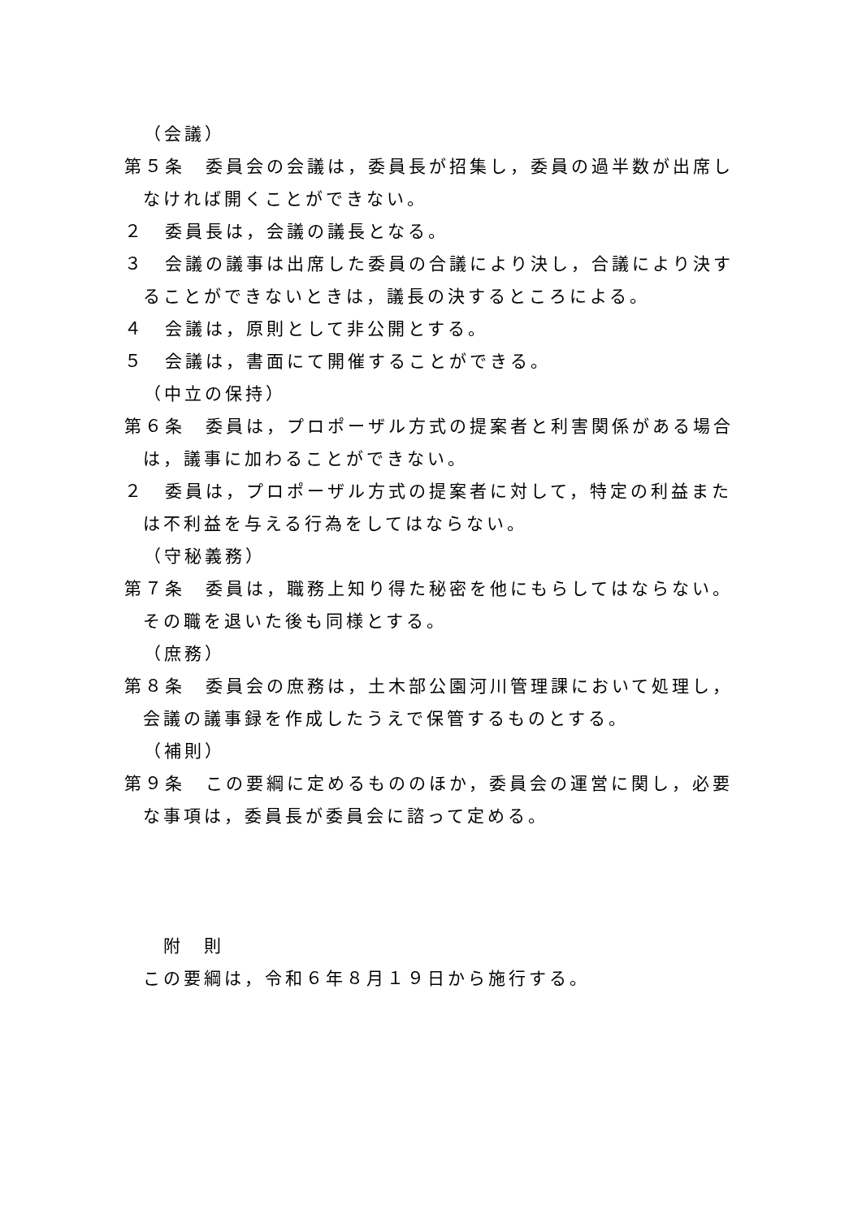（会議）
第５条　委員会の会議は，委員長が招集し，委員の過半数が出席しなければ開くことができない。
２　委員長は，会議の議長となる。
３　会議の議事は出席した委員の合議により決し，合議により決することができないときは，議長の決するところによる。
４　会議は，原則として非公開とする。
５　会議は，書面にて開催することができる。
（中立の保持）
第６条　委員は，プロポーザル方式の提案者と利害関係がある場合は，議事に加わることができない。
２　委員は，プロポーザル方式の提案者に対して，特定の利益または不利益を与える行為をしてはならない。
（守秘義務）
第７条　委員は，職務上知り得た秘密を他にもらしてはならない。その職を退いた後も同様とする。
（庶務）
第８条　委員会の庶務は，土木部公園河川管理課において処理し，会議の議事録を作成したうえで保管するものとする。
（補則）
第９条　この要綱に定めるもののほか，委員会の運営に関し，必要な事項は，委員長が委員会に諮って定める。
附　則
この要綱は，令和６年８月１９日から施行する。